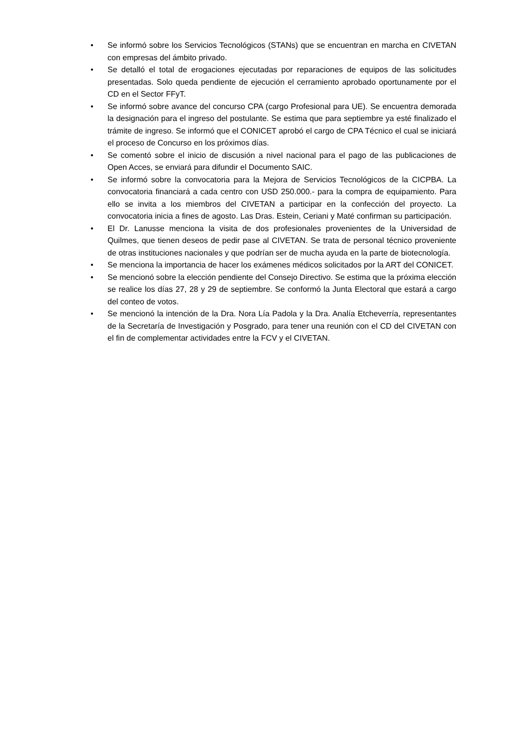• Se informó sobre los Servicios Tecnológicos (STANs) que se encuentran en marcha en CIVETAN con empresas del ámbito privado.
• Se detalló el total de erogaciones ejecutadas por reparaciones de equipos de las solicitudes presentadas. Solo queda pendiente de ejecución el cerramiento aprobado oportunamente por el CD en el Sector FFyT.
• Se informó sobre avance del concurso CPA (cargo Profesional para UE). Se encuentra demorada la designación para el ingreso del postulante. Se estima que para septiembre ya esté finalizado el trámite de ingreso. Se informó que el CONICET aprobó el cargo de CPA Técnico el cual se iniciará el proceso de Concurso en los próximos días.
• Se comentó sobre el inicio de discusión a nivel nacional para el pago de las publicaciones de Open Acces, se enviará para difundir el Documento SAIC.
• Se informó sobre la convocatoria para la Mejora de Servicios Tecnológicos de la CICPBA. La convocatoria financiará a cada centro con USD 250.000.- para la compra de equipamiento. Para ello se invita a los miembros del CIVETAN a participar en la confección del proyecto. La convocatoria inicia a fines de agosto. Las Dras. Estein, Ceriani y Maté confirman su participación.
• El Dr. Lanusse menciona la visita de dos profesionales provenientes de la Universidad de Quilmes, que tienen deseos de pedir pase al CIVETAN. Se trata de personal técnico proveniente de otras instituciones nacionales y que podrían ser de mucha ayuda en la parte de biotecnología.
• Se menciona la importancia de hacer los exámenes médicos solicitados por la ART del CONICET.
• Se mencionó sobre la elección pendiente del Consejo Directivo. Se estima que la próxima elección se realice los días 27, 28 y 29 de septiembre. Se conformó la Junta Electoral que estará a cargo del conteo de votos.
• Se mencionó la intención de la Dra. Nora Lía Padola y la Dra. Analía Etcheverría, representantes de la Secretaría de Investigación y Posgrado, para tener una reunión con el CD del CIVETAN con el fin de complementar actividades entre la FCV y el CIVETAN.